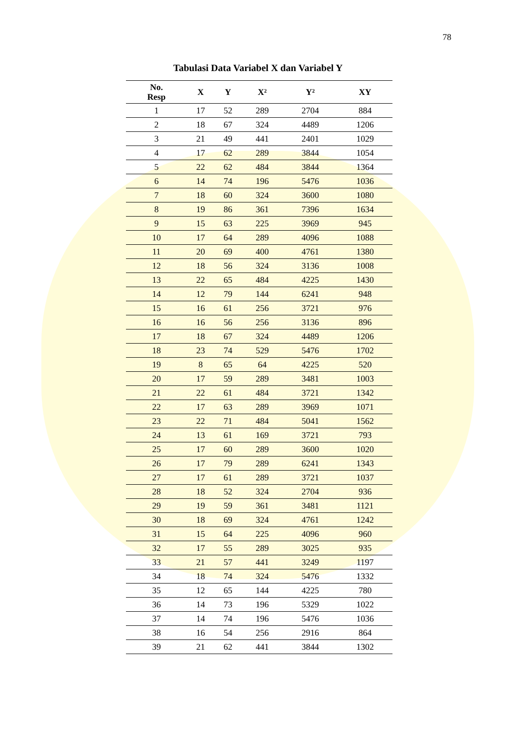78
Tabulasi Data Variabel X dan Variabel Y
| No. Resp | X | Y | X² | Y² | XY |
| --- | --- | --- | --- | --- | --- |
| 1 | 17 | 52 | 289 | 2704 | 884 |
| 2 | 18 | 67 | 324 | 4489 | 1206 |
| 3 | 21 | 49 | 441 | 2401 | 1029 |
| 4 | 17 | 62 | 289 | 3844 | 1054 |
| 5 | 22 | 62 | 484 | 3844 | 1364 |
| 6 | 14 | 74 | 196 | 5476 | 1036 |
| 7 | 18 | 60 | 324 | 3600 | 1080 |
| 8 | 19 | 86 | 361 | 7396 | 1634 |
| 9 | 15 | 63 | 225 | 3969 | 945 |
| 10 | 17 | 64 | 289 | 4096 | 1088 |
| 11 | 20 | 69 | 400 | 4761 | 1380 |
| 12 | 18 | 56 | 324 | 3136 | 1008 |
| 13 | 22 | 65 | 484 | 4225 | 1430 |
| 14 | 12 | 79 | 144 | 6241 | 948 |
| 15 | 16 | 61 | 256 | 3721 | 976 |
| 16 | 16 | 56 | 256 | 3136 | 896 |
| 17 | 18 | 67 | 324 | 4489 | 1206 |
| 18 | 23 | 74 | 529 | 5476 | 1702 |
| 19 | 8 | 65 | 64 | 4225 | 520 |
| 20 | 17 | 59 | 289 | 3481 | 1003 |
| 21 | 22 | 61 | 484 | 3721 | 1342 |
| 22 | 17 | 63 | 289 | 3969 | 1071 |
| 23 | 22 | 71 | 484 | 5041 | 1562 |
| 24 | 13 | 61 | 169 | 3721 | 793 |
| 25 | 17 | 60 | 289 | 3600 | 1020 |
| 26 | 17 | 79 | 289 | 6241 | 1343 |
| 27 | 17 | 61 | 289 | 3721 | 1037 |
| 28 | 18 | 52 | 324 | 2704 | 936 |
| 29 | 19 | 59 | 361 | 3481 | 1121 |
| 30 | 18 | 69 | 324 | 4761 | 1242 |
| 31 | 15 | 64 | 225 | 4096 | 960 |
| 32 | 17 | 55 | 289 | 3025 | 935 |
| 33 | 21 | 57 | 441 | 3249 | 1197 |
| 34 | 18 | 74 | 324 | 5476 | 1332 |
| 35 | 12 | 65 | 144 | 4225 | 780 |
| 36 | 14 | 73 | 196 | 5329 | 1022 |
| 37 | 14 | 74 | 196 | 5476 | 1036 |
| 38 | 16 | 54 | 256 | 2916 | 864 |
| 39 | 21 | 62 | 441 | 3844 | 1302 |